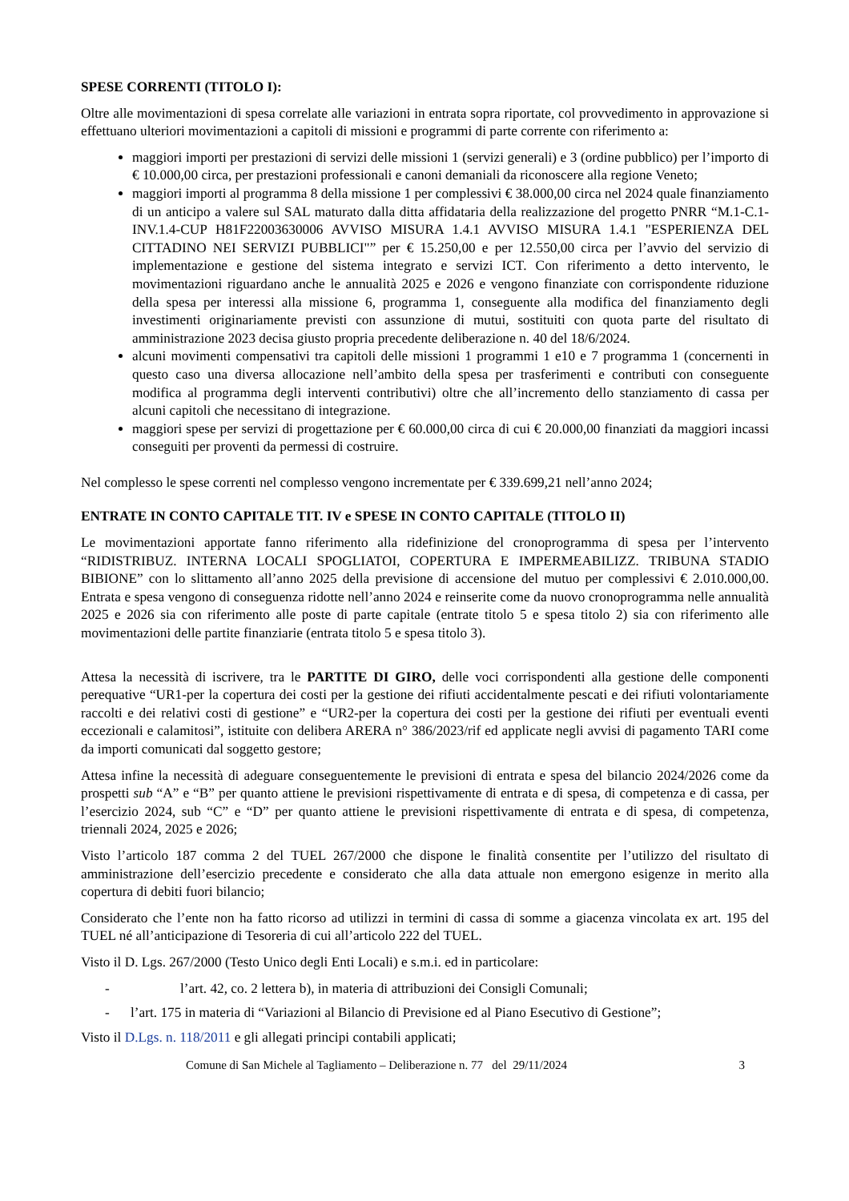SPESE CORRENTI (TITOLO I):
Oltre alle movimentazioni di spesa correlate alle variazioni in entrata sopra riportate, col provvedimento in approvazione si effettuano ulteriori movimentazioni a capitoli di missioni e programmi di parte corrente con riferimento a:
maggiori importi per prestazioni di servizi delle missioni 1 (servizi generali) e 3 (ordine pubblico) per l’importo di € 10.000,00 circa, per prestazioni professionali e canoni demaniali da riconoscere alla regione Veneto;
maggiori importi al programma 8 della missione 1 per complessivi € 38.000,00 circa nel 2024 quale finanziamento di un anticipo a valere sul SAL maturato dalla ditta affidataria della realizzazione del progetto PNRR “M.1-C.1-INV.1.4-CUP H81F22003630006 AVVISO MISURA 1.4.1 AVVISO MISURA 1.4.1 "ESPERIENZA DEL CITTADINO NEI SERVIZI PUBBLICI"” per € 15.250,00 e per 12.550,00 circa per l’avvio del servizio di implementazione e gestione del sistema integrato e servizi ICT. Con riferimento a detto intervento, le movimentazioni riguardano anche le annualità 2025 e 2026 e vengono finanziate con corrispondente riduzione della spesa per interessi alla missione 6, programma 1, conseguente alla modifica del finanziamento degli investimenti originariamente previsti con assunzione di mutui, sostituiti con quota parte del risultato di amministrazione 2023 decisa giusto propria precedente deliberazione n. 40 del 18/6/2024.
alcuni movimenti compensativi tra capitoli delle missioni 1 programmi 1 e10 e 7 programma 1 (concernenti in questo caso una diversa allocazione nell’ambito della spesa per trasferimenti e contributi con conseguente modifica al programma degli interventi contributivi) oltre che all’incremento dello stanziamento di cassa per alcuni capitoli che necessitano di integrazione.
maggiori spese per servizi di progettazione per € 60.000,00 circa di cui € 20.000,00 finanziati da maggiori incassi conseguiti per proventi da permessi di costruire.
Nel complesso le spese correnti nel complesso vengono incrementate per € 339.699,21 nell’anno 2024;
ENTRATE IN CONTO CAPITALE TIT. IV e SPESE IN CONTO CAPITALE (TITOLO II)
Le movimentazioni apportate fanno riferimento alla ridefinizione del cronoprogramma di spesa per l’intervento “RIDISTRIBUZ. INTERNA LOCALI SPOGLIATOI, COPERTURA E IMPERMEABILIZZ. TRIBUNA STADIO BIBIONE” con lo slittamento all’anno 2025 della previsione di accensione del mutuo per complessivi € 2.010.000,00. Entrata e spesa vengono di conseguenza ridotte nell’anno 2024 e reinserite come da nuovo cronoprogramma nelle annualità 2025 e 2026 sia con riferimento alle poste di parte capitale (entrate titolo 5 e spesa titolo 2) sia con riferimento alle movimentazioni delle partite finanziarie (entrata titolo 5 e spesa titolo 3).
Attesa la necessità di iscrivere, tra le PARTITE DI GIRO, delle voci corrispondenti alla gestione delle componenti perequative “UR1-per la copertura dei costi per la gestione dei rifiuti accidentalmente pescati e dei rifiuti volontariamente raccolti e dei relativi costi di gestione” e “UR2-per la copertura dei costi per la gestione dei rifiuti per eventuali eventi eccezionali e calamitosi”, istituite con delibera ARERA n° 386/2023/rif ed applicate negli avvisi di pagamento TARI come da importi comunicati dal soggetto gestore;
Attesa infine la necessità di adeguare conseguentemente le previsioni di entrata e spesa del bilancio 2024/2026 come da prospetti sub “A” e “B” per quanto attiene le previsioni rispettivamente di entrata e di spesa, di competenza e di cassa, per l’esercizio 2024, sub “C” e “D” per quanto attiene le previsioni rispettivamente di entrata e di spesa, di competenza, triennali 2024, 2025 e 2026;
Visto l’articolo 187 comma 2 del TUEL 267/2000 che dispone le finalità consentite per l’utilizzo del risultato di amministrazione dell’esercizio precedente e considerato che alla data attuale non emergono esigenze in merito alla copertura di debiti fuori bilancio;
Considerato che l’ente non ha fatto ricorso ad utilizzi in termini di cassa di somme a giacenza vincolata ex art. 195 del TUEL né all’anticipazione di Tesoreria di cui all’articolo 222 del TUEL.
Visto il D. Lgs. 267/2000 (Testo Unico degli Enti Locali) e s.m.i. ed in particolare:
- l’art. 42, co. 2 lettera b), in materia di attribuzioni dei Consigli Comunali;
- l’art. 175 in materia di “Variazioni al Bilancio di Previsione ed al Piano Esecutivo di Gestione”;
Visto il D.Lgs. n. 118/2011 e gli allegati principi contabili applicati;
Comune di San Michele al Tagliamento – Deliberazione n. 77 del 29/11/2024 3